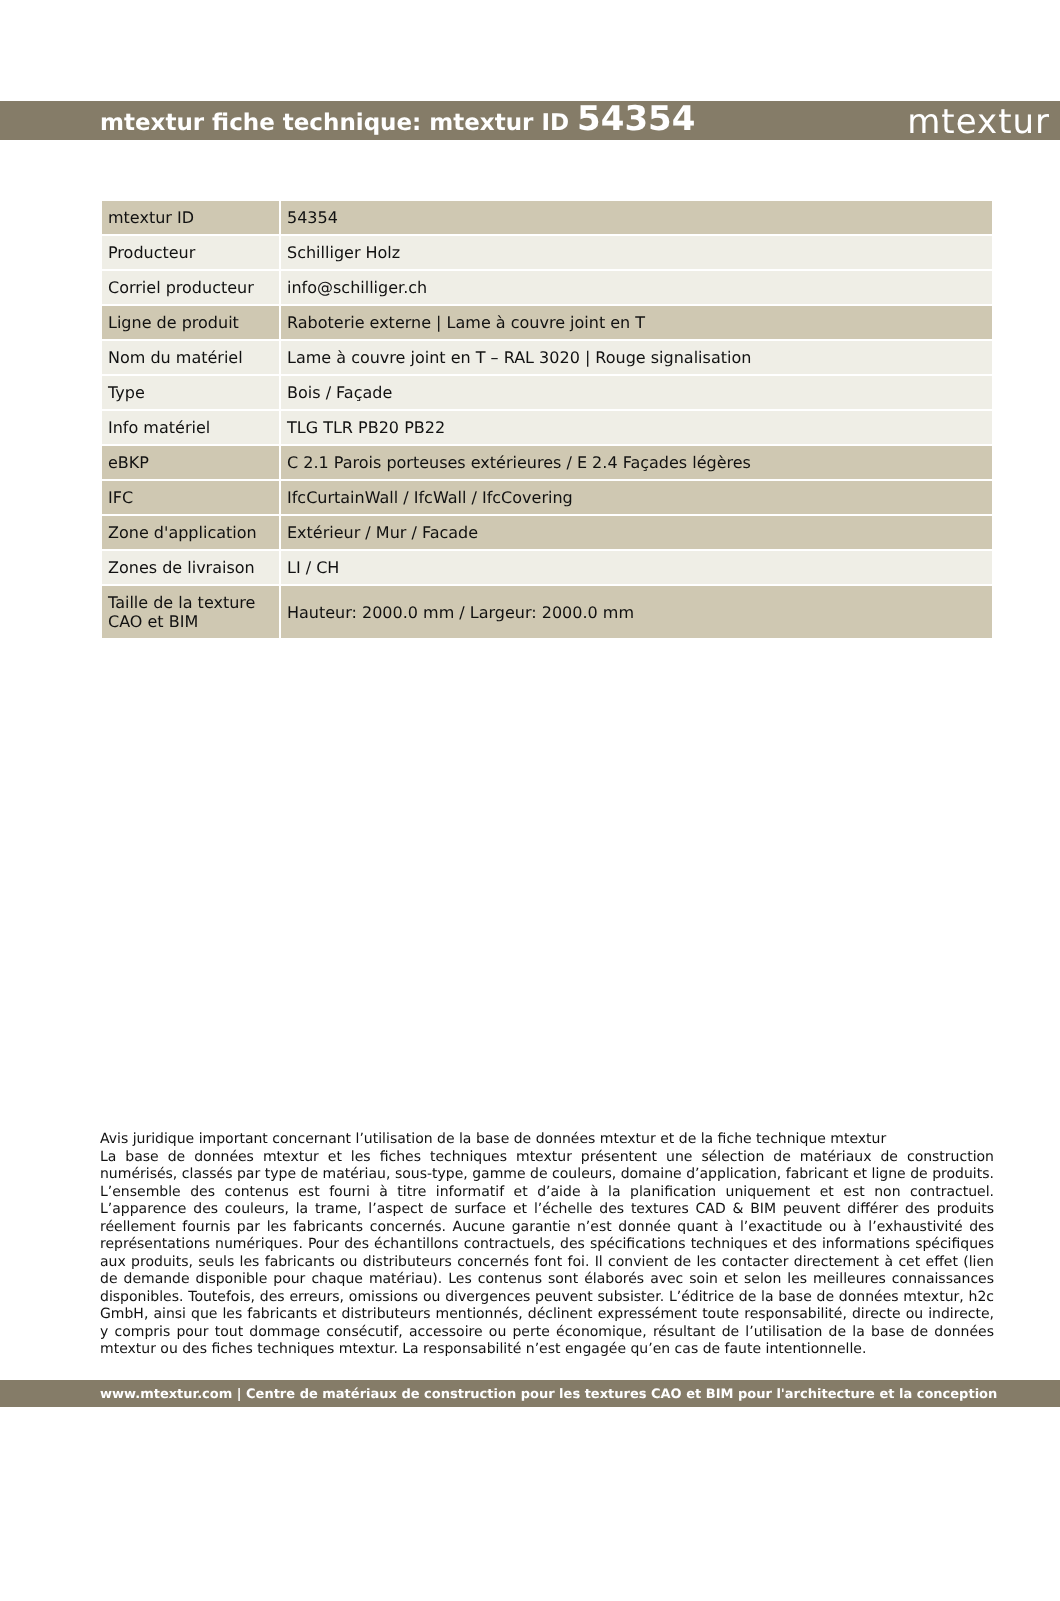mtextur fiche technique: mtextur ID 54354
mtextur
| mtextur ID | 54354 |
| Producteur | Schilliger Holz |
| Corriel producteur | info@schilliger.ch |
| Ligne de produit | Raboterie externe / Lame à couvre joint en T |
| Nom du matériel | Lame à couvre joint en T – RAL 3020 / Rouge signalisation |
| Type | Bois / Façade |
| Info matériel | TLG TLR PB20 PB22 |
| eBKP | C 2.1 Parois porteuses extérieures / E 2.4 Façades légères |
| IFC | IfcCurtainWall / IfcWall / IfcCovering |
| Zone d'application | Extérieur / Mur / Facade |
| Zones de livraison | LI / CH |
| Taille de la texture CAO et BIM | Hauteur: 2000.0 mm / Largeur: 2000.0 mm |
Avis juridique important concernant l’utilisation de la base de données mtextur et de la fiche technique mtextur
La base de données mtextur et les fiches techniques mtextur présentent une sélection de matériaux de construction numérisés, classés par type de matériau, sous-type, gamme de couleurs, domaine d’application, fabricant et ligne de produits. L’ensemble des contenus est fourni à titre informatif et d’aide à la planification uniquement et est non contractuel. L’apparence des couleurs, la trame, l’aspect de surface et l’échelle des textures CAD & BIM peuvent différer des produits réellement fournis par les fabricants concernés. Aucune garantie n’est donnée quant à l’exactitude ou à l’exhaustivité des représentations numériques. Pour des échantillons contractuels, des spécifications techniques et des informations spécifiques aux produits, seuls les fabricants ou distributeurs concernés font foi. Il convient de les contacter directement à cet effet (lien de demande disponible pour chaque matériau). Les contenus sont élaborés avec soin et selon les meilleures connaissances disponibles. Toutefois, des erreurs, omissions ou divergences peuvent subsister. L’éditrice de la base de données mtextur, h2c GmbH, ainsi que les fabricants et distributeurs mentionnés, déclinent expressément toute responsabilité, directe ou indirecte, y compris pour tout dommage consécutif, accessoire ou perte économique, résultant de l’utilisation de la base de données mtextur ou des fiches techniques mtextur. La responsabilité n’est engagée qu’en cas de faute intentionnelle.
www.mtextur.com | Centre de matériaux de construction pour les textures CAO et BIM pour l'architecture et la conception